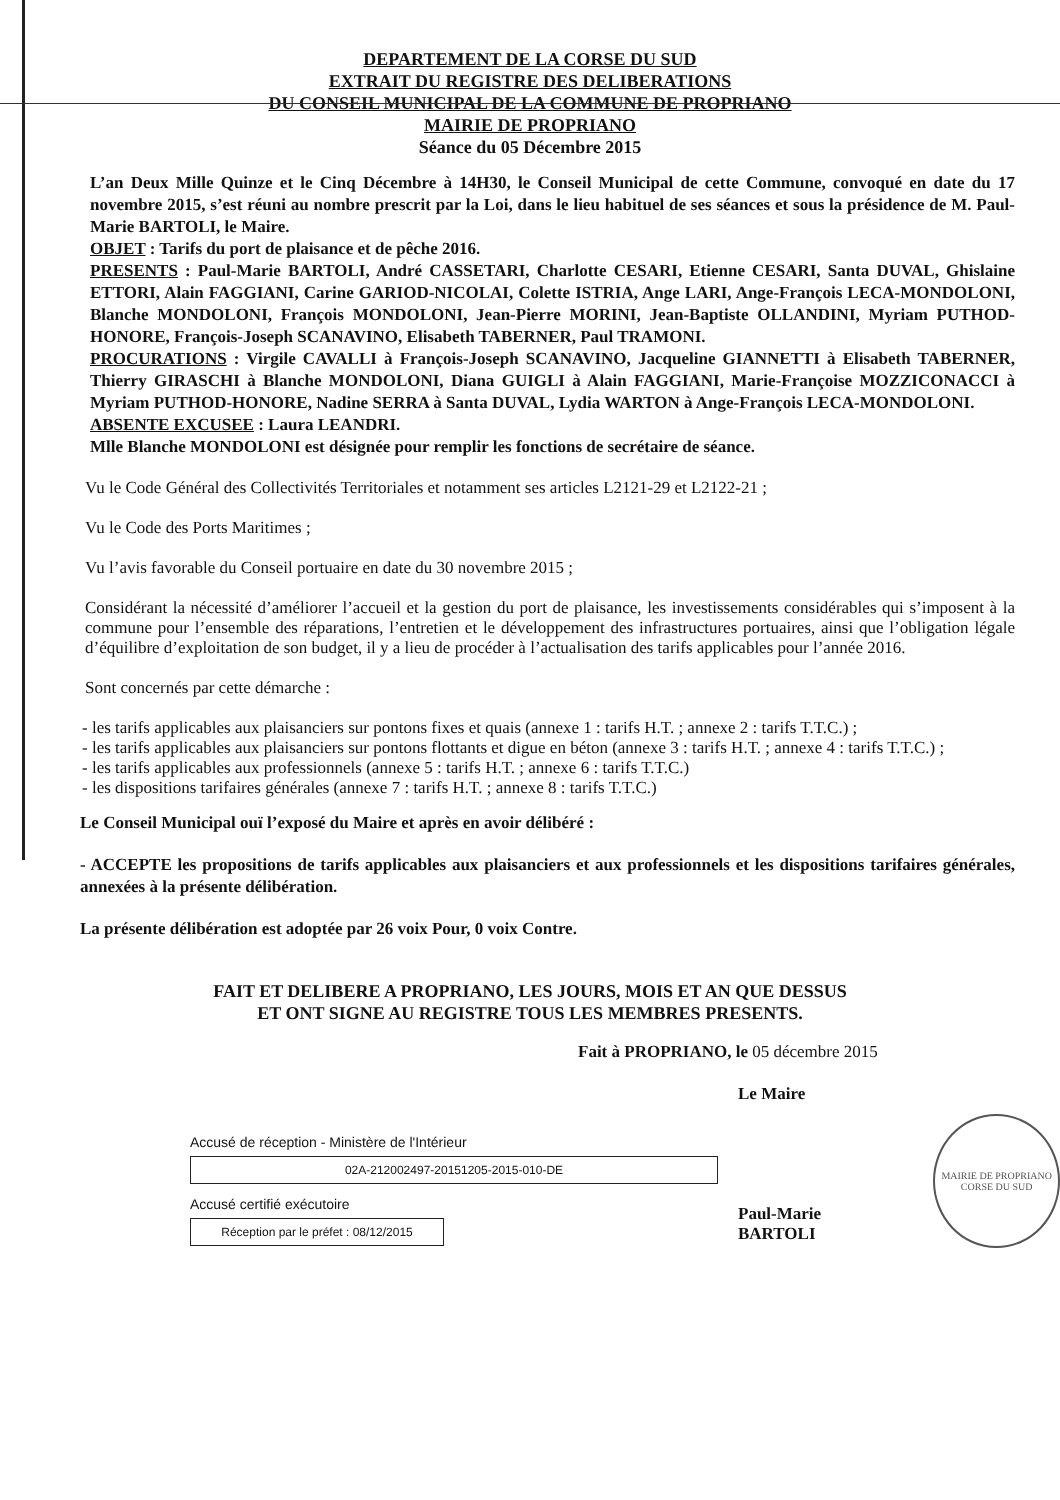DEPARTEMENT DE LA CORSE DU SUD
EXTRAIT DU REGISTRE DES DELIBERATIONS
DU CONSEIL MUNICIPAL DE LA COMMUNE DE PROPRIANO
MAIRIE DE PROPRIANO
Séance du 05 Décembre 2015
L’an Deux Mille Quinze et le Cinq Décembre à 14H30, le Conseil Municipal de cette Commune, convoqué en date du 17 novembre 2015, s’est réuni au nombre prescrit par la Loi, dans le lieu habituel de ses séances et sous la présidence de M. Paul-Marie BARTOLI, le Maire.
OBJET : Tarifs du port de plaisance et de pêche 2016.
PRESENTS : Paul-Marie BARTOLI, André CASSETARI, Charlotte CESARI, Etienne CESARI, Santa DUVAL, Ghislaine ETTORI, Alain FAGGIANI, Carine GARIOD-NICOLAI, Colette ISTRIA, Ange LARI, Ange-François LECA-MONDOLONI, Blanche MONDOLONI, François MONDOLONI, Jean-Pierre MORINI, Jean-Baptiste OLLANDINI, Myriam PUTHOD-HONORE, François-Joseph SCANAVINO, Elisabeth TABERNER, Paul TRAMONI.
PROCURATIONS : Virgile CAVALLI à François-Joseph SCANAVINO, Jacqueline GIANNETTI à Elisabeth TABERNER, Thierry GIRASCHI à Blanche MONDOLONI, Diana GUIGLI à Alain FAGGIANI, Marie-Françoise MOZZICONACCI à Myriam PUTHOD-HONORE, Nadine SERRA à Santa DUVAL, Lydia WARTON à Ange-François LECA-MONDOLONI.
ABSENTE EXCUSEE : Laura LEANDRI.
Mlle Blanche MONDOLONI est désignée pour remplir les fonctions de secrétaire de séance.
Vu le Code Général des Collectivités Territoriales et notamment ses articles L2121-29 et L2122-21 ;
Vu le Code des Ports Maritimes ;
Vu l’avis favorable du Conseil portuaire en date du 30 novembre 2015 ;
Considérant la nécessité d’améliorer l’accueil et la gestion du port de plaisance, les investissements considérables qui s’imposent à la commune pour l’ensemble des réparations, l’entretien et le développement des infrastructures portuaires, ainsi que l’obligation légale d’équilibre d’exploitation de son budget, il y a lieu de procéder à l’actualisation des tarifs applicables pour l’année 2016.
Sont concernés par cette démarche :
- les tarifs applicables aux plaisanciers sur pontons fixes et quais (annexe 1 : tarifs H.T. ; annexe 2 : tarifs T.T.C.) ;
- les tarifs applicables aux plaisanciers sur pontons flottants et digue en béton (annexe 3 : tarifs H.T. ; annexe 4 : tarifs T.T.C.) ;
- les tarifs applicables aux professionnels (annexe 5 : tarifs H.T. ; annexe 6 : tarifs T.T.C.)
- les dispositions tarifaires générales (annexe 7 : tarifs H.T. ; annexe 8 : tarifs T.T.C.)
Le Conseil Municipal ouï l’exposé du Maire et après en avoir délibéré :
- ACCEPTE les propositions de tarifs applicables aux plaisanciers et aux professionnels et les dispositions tarifaires générales, annexées à la présente délibération.
La présente délibération est adoptée par 26 voix Pour, 0 voix Contre.
FAIT ET DELIBERE A PROPRIANO, LES JOURS, MOIS ET AN QUE DESSUS
ET ONT SIGNE AU REGISTRE TOUS LES MEMBRES PRESENTS.
Fait à PROPRIANO, le 05 décembre 2015
Accusé de réception - Ministère de l'Intérieur
02A-212002497-20151205-2015-010-DE
Accusé certifié exécutoire
Réception par le préfet : 08/12/2015
Le Maire
Paul-Marie BARTOLI
MAIRIE DE PROPRIANO
CORSE DU SUD